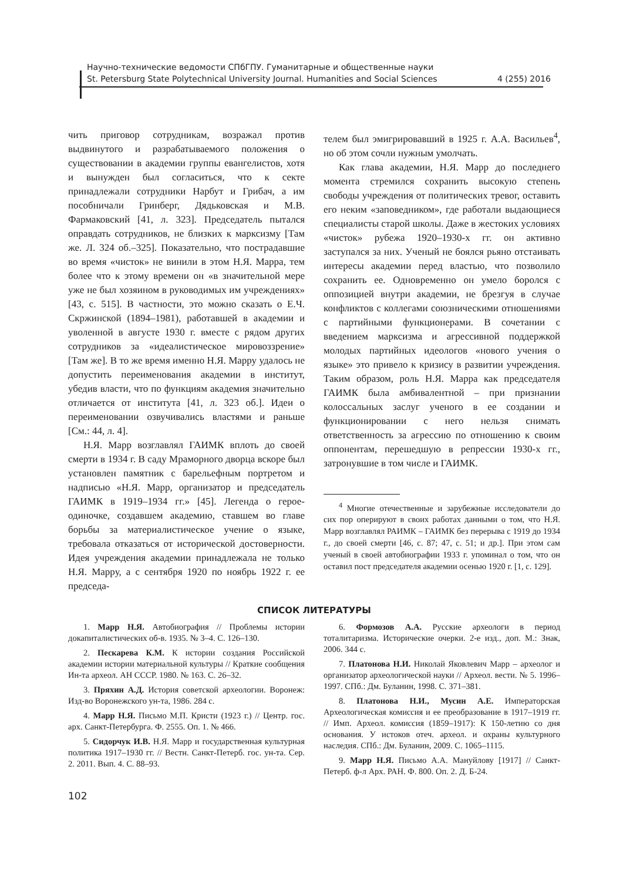Научно-технические ведомости СПбГПУ. Гуманитарные и общественные науки
St. Petersburg State Polytechnical University Journal. Humanities and Social Sciences 4 (255) 2016
чить приговор сотрудникам, возражал против выдвинутого и разрабатываемого положения о существовании в академии группы евангелистов, хотя и вынужден был согласиться, что к секте принадлежали сотрудники Нарбут и Грибач, а им пособничали Гринберг, Дядьковская и М.В. Фармаковский [41, л. 323]. Председатель пытался оправдать сотрудников, не близких к марксизму [Там же. Л. 324 об.–325]. Показательно, что пострадавшие во время «чисток» не винили в этом Н.Я. Марра, тем более что к этому времени он «в значительной мере уже не был хозяином в руководимых им учреждениях» [43, с. 515]. В частности, это можно сказать о Е.Ч. Скржинской (1894–1981), работавшей в академии и уволенной в августе 1930 г. вместе с рядом других сотрудников за «идеалистическое мировоззрение» [Там же]. В то же время именно Н.Я. Марру удалось не допустить переименования академии в институт, убедив власти, что по функциям академия значительно отличается от института [41, л. 323 об.]. Идеи о переименовании озвучивались властями и раньше [См.: 44, л. 4].
Н.Я. Марр возглавлял ГАИМК вплоть до своей смерти в 1934 г. В саду Мраморного дворца вскоре был установлен памятник с барельефным портретом и надписью «Н.Я. Марр, организатор и председатель ГАИМК в 1919–1934 гг.» [45]. Легенда о герое-одиночке, создавшем академию, ставшем во главе борьбы за материалистическое учение о языке, требовала отказаться от исторической достоверности. Идея учреждения академии принадлежала не только Н.Я. Марру, а с сентября 1920 по ноябрь 1922 г. ее председа-
телем был эмигрировавший в 1925 г. А.А. Васильев<sup>4</sup>, но об этом сочли нужным умолчать.
Как глава академии, Н.Я. Марр до последнего момента стремился сохранить высокую степень свободы учреждения от политических тревог, оставить его неким «заповедником», где работали выдающиеся специалисты старой школы. Даже в жестоких условиях «чисток» рубежа 1920–1930-х гг. он активно заступался за них. Ученый не боялся рьяно отстаивать интересы академии перед властью, что позволило сохранить ее. Одновременно он умело боролся с оппозицией внутри академии, не брезгуя в случае конфликтов с коллегами союзническими отношениями с партийными функционерами. В сочетании с введением марксизма и агрессивной поддержкой молодых партийных идеологов «нового учения о языке» это привело к кризису в развитии учреждения. Таким образом, роль Н.Я. Марра как председателя ГАИМК была амбивалентной – при признании колоссальных заслуг ученого в ее создании и функционировании с него нельзя снимать ответственность за агрессию по отношению к своим оппонентам, перешедшую в репрессии 1930-х гг., затронувшие в том числе и ГАИМК.
<sup>4</sup> Многие отечественные и зарубежные исследователи до сих пор оперируют в своих работах данными о том, что Н.Я. Марр возглавлял РАИМК – ГАИМК без перерыва с 1919 до 1934 г., до своей смерти [46, с. 87; 47, с. 51; и др.]. При этом сам ученый в своей автобиографии 1933 г. упоминал о том, что он оставил пост председателя академии осенью 1920 г. [1, с. 129].
СПИСОК ЛИТЕРАТУРЫ
1. Марр Н.Я. Автобиография // Проблемы истории докапиталистических об-в. 1935. № 3–4. С. 126–130.
2. Пескарева К.М. К истории создания Российской академии истории материальной культуры // Краткие сообщения Ин-та археол. АН СССР. 1980. № 163. С. 26–32.
3. Пряхин А.Д. История советской археологии. Воронеж: Изд-во Воронежского ун-та, 1986. 284 с.
4. Марр Н.Я. Письмо М.П. Кристи (1923 г.) // Центр. гос. арх. Санкт-Петербурга. Ф. 2555. Оп. 1. № 466.
5. Сидорчук И.В. Н.Я. Марр и государственная культурная политика 1917–1930 гг. // Вестн. Санкт-Петерб. гос. ун-та. Сер. 2. 2011. Вып. 4. С. 88–93.
6. Формозов А.А. Русские археологи в период тоталитаризма. Исторические очерки. 2-е изд., доп. М.: Знак, 2006. 344 с.
7. Платонова Н.И. Николай Яковлевич Марр – археолог и организатор археологической науки // Археол. вести. № 5. 1996–1997. СПб.: Дм. Буланин, 1998. С. 371–381.
8. Платонова Н.И., Мусин А.Е. Императорская Археологическая комиссия и ее преобразование в 1917–1919 гг. // Имп. Археол. комиссия (1859–1917): К 150-летию со дня основания. У истоков отеч. археол. и охраны культурного наследия. СПб.: Дм. Буланин, 2009. С. 1065–1115.
9. Марр Н.Я. Письмо А.А. Мануйлову [1917] // Санкт-Петерб. ф-л Арх. РАН. Ф. 800. Оп. 2. Д. Б-24.
102